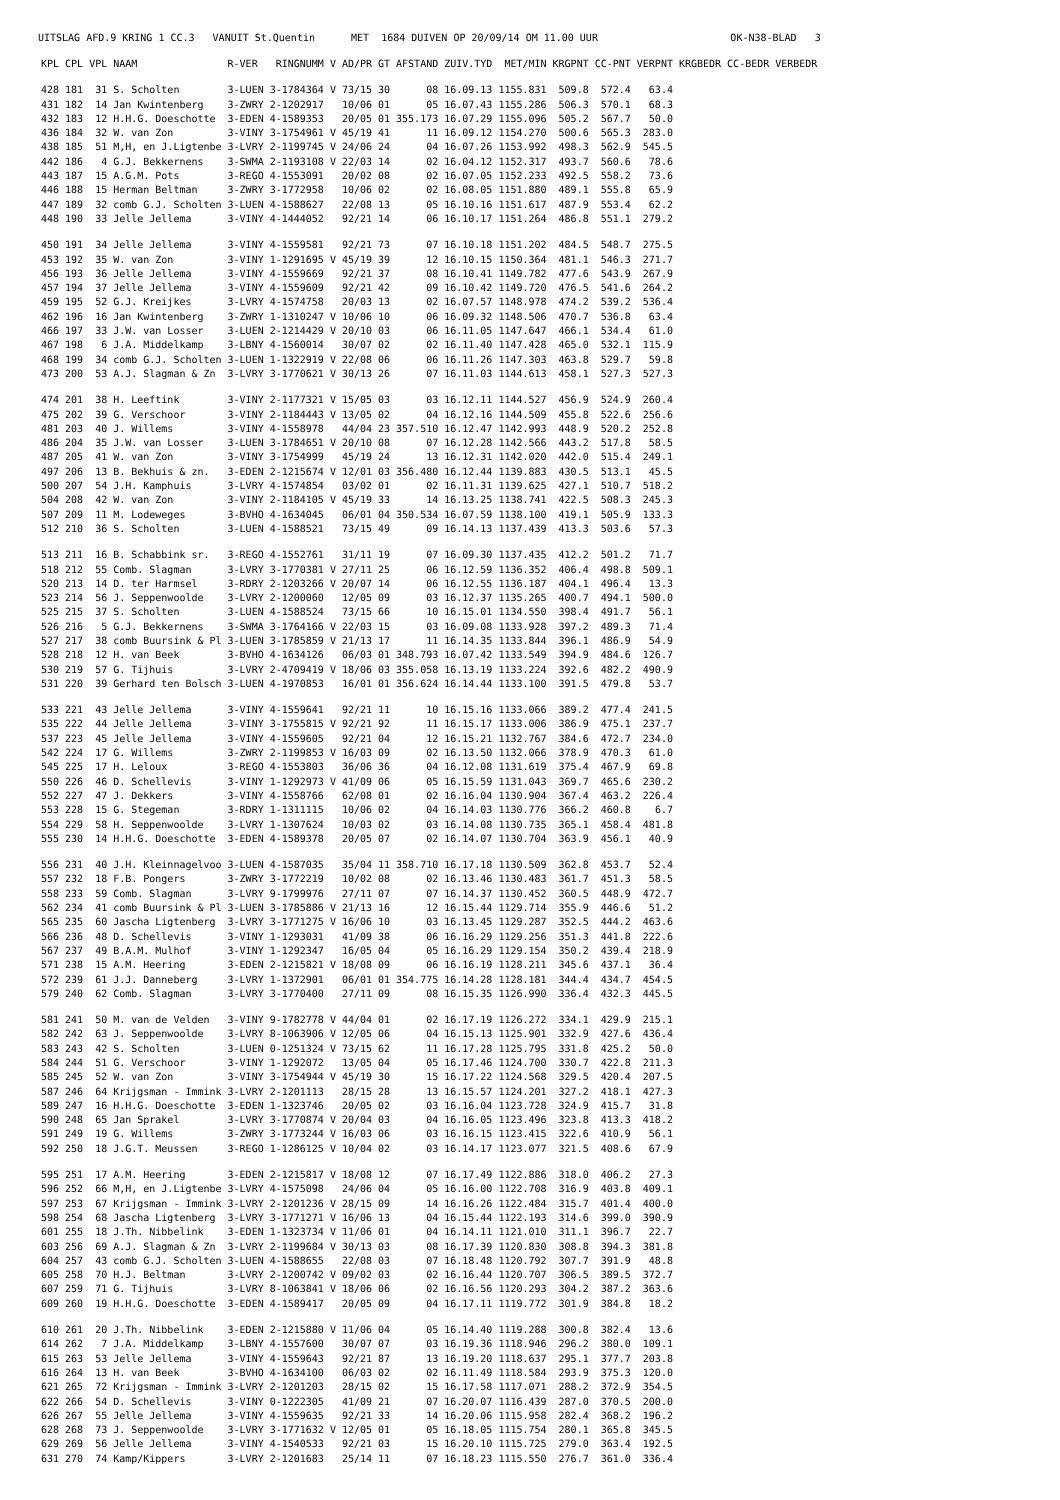UITSLAG AFD.9 KRING 1 CC.3 VANUIT St.Quentin MET 1684 DUIVEN OP 20/09/14 OM 11.00 UUR OK-N38-BLAD 3
| KPL | CPL | VPL | NAAM | R-VER | RINGNUMM | V | AD/PR | GT | AFSTAND | ZUIV.TYD | MET/MIN | KRGPNT | CC-PNT | VERPNT | KRGBEDR | CC-BEDR | VERBEDR |
| --- | --- | --- | --- | --- | --- | --- | --- | --- | --- | --- | --- | --- | --- | --- | --- | --- | --- |
| 428 | 181 | 31 | S. Scholten | 3-LUEN | 3-1784364 | V | 73/15 | 30 | 08 | 16.09.13 | 1155.831 | 509.8 | 572.4 | 63.4 | | | |
| 431 | 182 | 14 | Jan Kwintenberg | 3-ZWRY | 2-1202917 | | 10/06 | 01 | 05 | 16.07.43 | 1155.286 | 506.3 | 570.1 | 68.3 | | | |
| 432 | 183 | 12 | H.H.G. Doeschotte | 3-EDEN | 4-1589353 | | 20/05 | 01 | 355.173 | 16.07.29 | 1155.096 | 505.2 | 567.7 | 50.0 | | | |
| 436 | 184 | 32 | W. van Zon | 3-VINY | 3-1754961 | V | 45/19 | 41 | 11 | 16.09.12 | 1154.270 | 500.6 | 565.3 | 283.0 | | | |
| 438 | 185 | 51 | M,H, en J.Ligtenbe | 3-LVRY | 2-1199745 | V | 24/06 | 24 | 04 | 16.07.26 | 1153.992 | 498.3 | 562.9 | 545.5 | | | |
| 442 | 186 | 4 | G.J. Bekkernens | 3-SWMA | 2-1193108 | V | 22/03 | 14 | 02 | 16.04.12 | 1152.317 | 493.7 | 560.6 | 78.6 | | | |
| 443 | 187 | 15 | A.G.M. Pots | 3-REGO | 4-1553091 | | 20/02 | 08 | 02 | 16.07.05 | 1152.233 | 492.5 | 558.2 | 73.6 | | | |
| 446 | 188 | 15 | Herman Beltman | 3-ZWRY | 3-1772958 | | 10/06 | 02 | 02 | 16.08.05 | 1151.880 | 489.1 | 555.8 | 65.9 | | | |
| 447 | 189 | 32 | comb G.J. Scholten | 3-LUEN | 4-1588627 | | 22/08 | 13 | 05 | 16.10.16 | 1151.617 | 487.9 | 553.4 | 62.2 | | | |
| 448 | 190 | 33 | Jelle Jellema | 3-VINY | 4-1444052 | | 92/21 | 14 | 06 | 16.10.17 | 1151.264 | 486.8 | 551.1 | 279.2 | | | |
| 450 | 191 | 34 | Jelle Jellema | 3-VINY | 4-1559581 | | 92/21 | 73 | 07 | 16.10.18 | 1151.202 | 484.5 | 548.7 | 275.5 | | | |
| 453 | 192 | 35 | W. van Zon | 3-VINY | 1-1291695 | V | 45/19 | 39 | 12 | 16.10.15 | 1150.364 | 481.1 | 546.3 | 271.7 | | | |
| 456 | 193 | 36 | Jelle Jellema | 3-VINY | 4-1559669 | | 92/21 | 37 | 08 | 16.10.41 | 1149.782 | 477.6 | 543.9 | 267.9 | | | |
| 457 | 194 | 37 | Jelle Jellema | 3-VINY | 4-1559609 | | 92/21 | 42 | 09 | 16.10.42 | 1149.720 | 476.5 | 541.6 | 264.2 | | | |
| 459 | 195 | 52 | G.J. Kreijkes | 3-LVRY | 4-1574758 | | 20/03 | 13 | 02 | 16.07.57 | 1148.978 | 474.2 | 539.2 | 536.4 | | | |
| 462 | 196 | 16 | Jan Kwintenberg | 3-ZWRY | 1-1310247 | V | 10/06 | 10 | 06 | 16.09.32 | 1148.506 | 470.7 | 536.8 | 63.4 | | | |
| 466 | 197 | 33 | J.W. van Losser | 3-LUEN | 2-1214429 | V | 20/10 | 03 | 06 | 16.11.05 | 1147.647 | 466.1 | 534.4 | 61.0 | | | |
| 467 | 198 | 6 | J.A. Middelkamp | 3-LBNY | 4-1560014 | | 30/07 | 02 | 02 | 16.11.40 | 1147.428 | 465.0 | 532.1 | 115.9 | | | |
| 468 | 199 | 34 | comb G.J. Scholten | 3-LUEN | 1-1322919 | V | 22/08 | 06 | 06 | 16.11.26 | 1147.303 | 463.8 | 529.7 | 59.8 | | | |
| 473 | 200 | 53 | A.J. Slagman & Zn | 3-LVRY | 3-1770621 | V | 30/13 | 26 | 07 | 16.11.03 | 1144.613 | 458.1 | 527.3 | 527.3 | | | |
| 474 | 201 | 38 | H. Leeftink | 3-VINY | 2-1177321 | V | 15/05 | 03 | 03 | 16.12.11 | 1144.527 | 456.9 | 524.9 | 260.4 | | | |
| 475 | 202 | 39 | G. Verschoor | 3-VINY | 2-1184443 | V | 13/05 | 02 | 04 | 16.12.16 | 1144.509 | 455.8 | 522.6 | 256.6 | | | |
| 481 | 203 | 40 | J. Willems | 3-VINY | 4-1558978 | | 44/04 | 23 | 357.510 | 16.12.47 | 1142.993 | 448.9 | 520.2 | 252.8 | | | |
| 486 | 204 | 35 | J.W. van Losser | 3-LUEN | 3-1784651 | V | 20/10 | 08 | 07 | 16.12.28 | 1142.566 | 443.2 | 517.8 | 58.5 | | | |
| 487 | 205 | 41 | W. van Zon | 3-VINY | 3-1754999 | | 45/19 | 24 | 13 | 16.12.31 | 1142.020 | 442.0 | 515.4 | 249.1 | | | |
| 497 | 206 | 13 | B. Bekhuis & zn. | 3-EDEN | 2-1215674 | V | 12/01 | 03 | 356.480 | 16.12.44 | 1139.883 | 430.5 | 513.1 | 45.5 | | | |
| 500 | 207 | 54 | J.H. Kamphuis | 3-LVRY | 4-1574854 | | 03/02 | 01 | 02 | 16.11.31 | 1139.625 | 427.1 | 510.7 | 518.2 | | | |
| 504 | 208 | 42 | W. van Zon | 3-VINY | 2-1184105 | V | 45/19 | 33 | 14 | 16.13.25 | 1138.741 | 422.5 | 508.3 | 245.3 | | | |
| 507 | 209 | 11 | M. Lodeweges | 3-BVHO | 4-1634045 | | 06/01 | 04 | 350.534 | 16.07.59 | 1138.100 | 419.1 | 505.9 | 133.3 | | | |
| 512 | 210 | 36 | S. Scholten | 3-LUEN | 4-1588521 | | 73/15 | 49 | 09 | 16.14.13 | 1137.439 | 413.3 | 503.6 | 57.3 | | | |
| 513 | 211 | 16 | B. Schabbink sr. | 3-REGO | 4-1552761 | | 31/11 | 19 | 07 | 16.09.30 | 1137.435 | 412.2 | 501.2 | 71.7 | | | |
| 518 | 212 | 55 | Comb. Slagman | 3-LVRY | 3-1770381 | V | 27/11 | 25 | 06 | 16.12.59 | 1136.352 | 406.4 | 498.8 | 509.1 | | | |
| 520 | 213 | 14 | D. ter Harmsel | 3-RDRY | 2-1203266 | V | 20/07 | 14 | 06 | 16.12.55 | 1136.187 | 404.1 | 496.4 | 13.3 | | | |
| 523 | 214 | 56 | J. Seppenwoolde | 3-LVRY | 2-1200060 | | 12/05 | 09 | 03 | 16.12.37 | 1135.265 | 400.7 | 494.1 | 500.0 | | | |
| 525 | 215 | 37 | S. Scholten | 3-LUEN | 4-1588524 | | 73/15 | 66 | 10 | 16.15.01 | 1134.550 | 398.4 | 491.7 | 56.1 | | | |
| 526 | 216 | 5 | G.J. Bekkernens | 3-SWMA | 3-1764166 | V | 22/03 | 15 | 03 | 16.09.08 | 1133.928 | 397.2 | 489.3 | 71.4 | | | |
| 527 | 217 | 38 | comb Buursink & Pl | 3-LUEN | 3-1785859 | V | 21/13 | 17 | 11 | 16.14.35 | 1133.844 | 396.1 | 486.9 | 54.9 | | | |
| 528 | 218 | 12 | H. van Beek | 3-BVHO | 4-1634126 | | 06/03 | 01 | 348.793 | 16.07.42 | 1133.549 | 394.9 | 484.6 | 126.7 | | | |
| 530 | 219 | 57 | G. Tijhuis | 3-LVRY | 2-4709419 | V | 18/06 | 03 | 355.058 | 16.13.19 | 1133.224 | 392.6 | 482.2 | 490.9 | | | |
| 531 | 220 | 39 | Gerhard ten Bolsch | 3-LUEN | 4-1970853 | | 16/01 | 01 | 356.624 | 16.14.44 | 1133.100 | 391.5 | 479.8 | 53.7 | | | |
| 533 | 221 | 43 | Jelle Jellema | 3-VINY | 4-1559641 | | 92/21 | 11 | 10 | 16.15.16 | 1133.066 | 389.2 | 477.4 | 241.5 | | | |
| 535 | 222 | 44 | Jelle Jellema | 3-VINY | 3-1755815 | V | 92/21 | 92 | 11 | 16.15.17 | 1133.006 | 386.9 | 475.1 | 237.7 | | | |
| 537 | 223 | 45 | Jelle Jellema | 3-VINY | 4-1559605 | | 92/21 | 04 | 12 | 16.15.21 | 1132.767 | 384.6 | 472.7 | 234.0 | | | |
| 542 | 224 | 17 | G. Willems | 3-ZWRY | 2-1199853 | V | 16/03 | 09 | 02 | 16.13.50 | 1132.066 | 378.9 | 470.3 | 61.0 | | | |
| 545 | 225 | 17 | H. Leloux | 3-REGO | 4-1553803 | | 36/06 | 36 | 04 | 16.12.08 | 1131.619 | 375.4 | 467.9 | 69.8 | | | |
| 550 | 226 | 46 | D. Schellevis | 3-VINY | 1-1292973 | V | 41/09 | 06 | 05 | 16.15.59 | 1131.043 | 369.7 | 465.6 | 230.2 | | | |
| 552 | 227 | 47 | J. Dekkers | 3-VINY | 4-1558766 | | 62/08 | 01 | 02 | 16.16.04 | 1130.904 | 367.4 | 463.2 | 226.4 | | | |
| 553 | 228 | 15 | G. Stegeman | 3-RDRY | 1-1311115 | | 10/06 | 02 | 04 | 16.14.03 | 1130.776 | 366.2 | 460.8 | 6.7 | | | |
| 554 | 229 | 58 | H. Seppenwoolde | 3-LVRY | 1-1307624 | | 10/03 | 02 | 03 | 16.14.08 | 1130.735 | 365.1 | 458.4 | 481.8 | | | |
| 555 | 230 | 14 | H.H.G. Doeschotte | 3-EDEN | 4-1589378 | | 20/05 | 07 | 02 | 16.14.07 | 1130.704 | 363.9 | 456.1 | 40.9 | | | |
| 556 | 231 | 40 | J.H. Kleinnagelvoo | 3-LUEN | 4-1587035 | | 35/04 | 11 | 358.710 | 16.17.18 | 1130.509 | 362.8 | 453.7 | 52.4 | | | |
| 557 | 232 | 18 | F.B. Pongers | 3-ZWRY | 3-1772219 | | 10/02 | 08 | 02 | 16.13.46 | 1130.483 | 361.7 | 451.3 | 58.5 | | | |
| 558 | 233 | 59 | Comb. Slagman | 3-LVRY | 9-1799976 | | 27/11 | 07 | 07 | 16.14.37 | 1130.452 | 360.5 | 448.9 | 472.7 | | | |
| 562 | 234 | 41 | comb Buursink & Pl | 3-LUEN | 3-1785886 | V | 21/13 | 16 | 12 | 16.15.44 | 1129.714 | 355.9 | 446.6 | 51.2 | | | |
| 565 | 235 | 60 | Jascha Ligtenberg | 3-LVRY | 3-1771275 | V | 16/06 | 10 | 03 | 16.13.45 | 1129.287 | 352.5 | 444.2 | 463.6 | | | |
| 566 | 236 | 48 | D. Schellevis | 3-VINY | 1-1293031 | | 41/09 | 38 | 06 | 16.16.29 | 1129.256 | 351.3 | 441.8 | 222.6 | | | |
| 567 | 237 | 49 | B.A.M. Mulhof | 3-VINY | 1-1292347 | | 16/05 | 04 | 05 | 16.16.29 | 1129.154 | 350.2 | 439.4 | 218.9 | | | |
| 571 | 238 | 15 | A.M. Heering | 3-EDEN | 2-1215821 | V | 18/08 | 09 | 06 | 16.16.19 | 1128.211 | 345.6 | 437.1 | 36.4 | | | |
| 572 | 239 | 61 | J.J. Danneberg | 3-LVRY | 1-1372901 | | 06/01 | 01 | 354.775 | 16.14.28 | 1128.181 | 344.4 | 434.7 | 454.5 | | | |
| 579 | 240 | 62 | Comb. Slagman | 3-LVRY | 3-1770400 | | 27/11 | 09 | 08 | 16.15.35 | 1126.990 | 336.4 | 432.3 | 445.5 | | | |
| 581 | 241 | 50 | M. van de Velden | 3-VINY | 9-1782778 | V | 44/04 | 01 | 02 | 16.17.19 | 1126.272 | 334.1 | 429.9 | 215.1 | | | |
| 582 | 242 | 63 | J. Seppenwoolde | 3-LVRY | 8-1063906 | V | 12/05 | 06 | 04 | 16.15.13 | 1125.901 | 332.9 | 427.6 | 436.4 | | | |
| 583 | 243 | 42 | S. Scholten | 3-LUEN | 0-1251324 | V | 73/15 | 62 | 11 | 16.17.28 | 1125.795 | 331.8 | 425.2 | 50.0 | | | |
| 584 | 244 | 51 | G. Verschoor | 3-VINY | 1-1292072 | | 13/05 | 04 | 05 | 16.17.46 | 1124.700 | 330.7 | 422.8 | 211.3 | | | |
| 585 | 245 | 52 | W. van Zon | 3-VINY | 3-1754944 | V | 45/19 | 30 | 15 | 16.17.22 | 1124.568 | 329.5 | 420.4 | 207.5 | | | |
| 587 | 246 | 64 | Krijgsman - Immink | 3-LVRY | 2-1201113 | | 28/15 | 28 | 13 | 16.15.57 | 1124.201 | 327.2 | 418.1 | 427.3 | | | |
| 589 | 247 | 16 | H.H.G. Doeschotte | 3-EDEN | 1-1323746 | | 20/05 | 02 | 03 | 16.16.04 | 1123.728 | 324.9 | 415.7 | 31.8 | | | |
| 590 | 248 | 65 | Jan Sprakel | 3-LVRY | 3-1770874 | V | 20/04 | 03 | 04 | 16.16.05 | 1123.496 | 323.8 | 413.3 | 418.2 | | | |
| 591 | 249 | 19 | G. Willems | 3-ZWRY | 3-1773244 | V | 16/03 | 06 | 03 | 16.16.15 | 1123.415 | 322.6 | 410.9 | 56.1 | | | |
| 592 | 250 | 18 | J.G.T. Meussen | 3-REGO | 1-1286125 | V | 10/04 | 02 | 03 | 16.14.17 | 1123.077 | 321.5 | 408.6 | 67.9 | | | |
| 595 | 251 | 17 | A.M. Heering | 3-EDEN | 2-1215817 | V | 18/08 | 12 | 07 | 16.17.49 | 1122.886 | 318.0 | 406.2 | 27.3 | | | |
| 596 | 252 | 66 | M,H, en J.Ligtenbe | 3-LVRY | 4-1575098 | | 24/06 | 04 | 05 | 16.16.00 | 1122.708 | 316.9 | 403.8 | 409.1 | | | |
| 597 | 253 | 67 | Krijgsman - Immink | 3-LVRY | 2-1201236 | V | 28/15 | 09 | 14 | 16.16.26 | 1122.484 | 315.7 | 401.4 | 400.0 | | | |
| 598 | 254 | 68 | Jascha Ligtenberg | 3-LVRY | 3-1771271 | V | 16/06 | 13 | 04 | 16.15.44 | 1122.193 | 314.6 | 399.0 | 390.9 | | | |
| 601 | 255 | 18 | J.Th. Nibbelink | 3-EDEN | 1-1323734 | V | 11/06 | 01 | 04 | 16.14.11 | 1121.010 | 311.1 | 396.7 | 22.7 | | | |
| 603 | 256 | 69 | A.J. Slagman & Zn | 3-LVRY | 2-1199684 | V | 30/13 | 03 | 08 | 16.17.39 | 1120.830 | 308.8 | 394.3 | 381.8 | | | |
| 604 | 257 | 43 | comb G.J. Scholten | 3-LUEN | 4-1588655 | | 22/08 | 03 | 07 | 16.18.48 | 1120.792 | 307.7 | 391.9 | 48.8 | | | |
| 605 | 258 | 70 | H.J. Beltman | 3-LVRY | 2-1200742 | V | 09/02 | 03 | 02 | 16.16.44 | 1120.707 | 306.5 | 389.5 | 372.7 | | | |
| 607 | 259 | 71 | G. Tijhuis | 3-LVRY | 8-1063841 | V | 18/06 | 06 | 02 | 16.16.56 | 1120.293 | 304.2 | 387.2 | 363.6 | | | |
| 609 | 260 | 19 | H.H.G. Doeschotte | 3-EDEN | 4-1589417 | | 20/05 | 09 | 04 | 16.17.11 | 1119.772 | 301.9 | 384.8 | 18.2 | | | |
| 610 | 261 | 20 | J.Th. Nibbelink | 3-EDEN | 2-1215880 | V | 11/06 | 04 | 05 | 16.14.40 | 1119.288 | 300.8 | 382.4 | 13.6 | | | |
| 614 | 262 | 7 | J.A. Middelkamp | 3-LBNY | 4-1557600 | | 30/07 | 07 | 03 | 16.19.36 | 1118.946 | 296.2 | 380.0 | 109.1 | | | |
| 615 | 263 | 53 | Jelle Jellema | 3-VINY | 4-1559643 | | 92/21 | 87 | 13 | 16.19.20 | 1118.637 | 295.1 | 377.7 | 203.8 | | | |
| 616 | 264 | 13 | H. van Beek | 3-BVHO | 4-1634100 | | 06/03 | 02 | 02 | 16.11.49 | 1118.584 | 293.9 | 375.3 | 120.0 | | | |
| 621 | 265 | 72 | Krijgsman - Immink | 3-LVRY | 2-1201203 | | 28/15 | 02 | 15 | 16.17.58 | 1117.071 | 288.2 | 372.9 | 354.5 | | | |
| 622 | 266 | 54 | D. Schellevis | 3-VINY | 0-1222305 | | 41/09 | 21 | 07 | 16.20.07 | 1116.439 | 287.0 | 370.5 | 200.0 | | | |
| 626 | 267 | 55 | Jelle Jellema | 3-VINY | 4-1559635 | | 92/21 | 33 | 14 | 16.20.06 | 1115.958 | 282.4 | 368.2 | 196.2 | | | |
| 628 | 268 | 73 | J. Seppenwoolde | 3-LVRY | 3-1771632 | V | 12/05 | 01 | 05 | 16.18.05 | 1115.754 | 280.1 | 365.8 | 345.5 | | | |
| 629 | 269 | 56 | Jelle Jellema | 3-VINY | 4-1540533 | | 92/21 | 03 | 15 | 16.20.10 | 1115.725 | 279.0 | 363.4 | 192.5 | | | |
| 631 | 270 | 74 | Kamp/Kippers | 3-LVRY | 2-1201683 | | 25/14 | 11 | 07 | 16.18.23 | 1115.550 | 276.7 | 361.0 | 336.4 | | | |